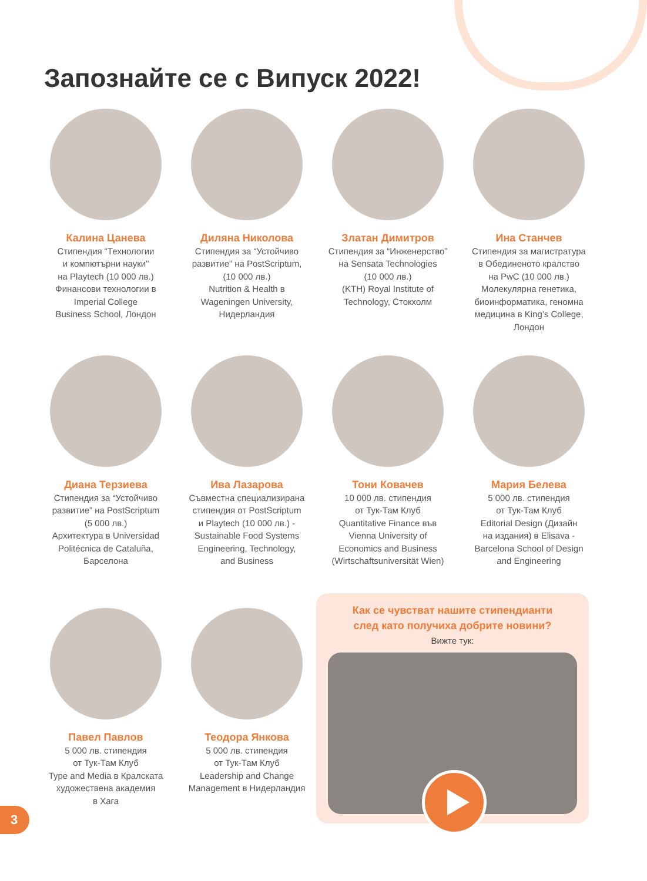Запознайте се с Випуск 2022!
Калина Цанева
Стипендия “Технологии
и компютърни науки”
на Playtech (10 000 лв.)
Финансови технологии в
Imperial College
Business School, Лондон
Диляна Николова
Стипендия за “Устойчиво
развитие” на PostScriptum,
(10 000 лв.)
Nutrition & Health в
Wageningen University,
Нидерландия
Златан Димитров
Стипендия за “Инженерство”
на Sensata Technologies
(10 000 лв.)
(KTH) Royal Institute of
Technology, Стокхолм
Ина Станчев
Стипендия за магистратура
в Обединеното кралство
на PwC (10 000 лв.)
Молекулярна генетика,
биоинформатика, геномна
медицина в King’s College,
Лондон
Диана Терзиева
Стипендия за “Устойчиво
развитие” на PostScriptum
(5 000 лв.)
Архитектура в Universidad
Politécnica de Cataluña,
Барселона
Ива Лазарова
Съвместна специализирана
стипендия от PostScriptum
и Playtech (10 000 лв.) -
Sustainable Food Systems
Engineering, Technology,
and Business
Тони Ковачев
10 000 лв. стипендия
от Тук-Там Клуб
Quantitative Finance във
Vienna University of
Economics and Business
(Wirtschaftsuniversität Wien)
Мария Белева
5 000 лв. стипендия
от Тук-Там Клуб
Editorial Design (Дизайн
на издания) в Elisava -
Barcelona School of Design
and Engineering
Павел Павлов
5 000 лв. стипендия
от Тук-Там Клуб
Type and Media в Кралската
художествена академия
в Хага
Теодора Янкова
5 000 лв. стипендия
от Тук-Там Клуб
Leadership and Change
Management в Нидерландия
Как се чувстват нашите стипендианти
след като получиха добрите новини?
Вижте тук:
3